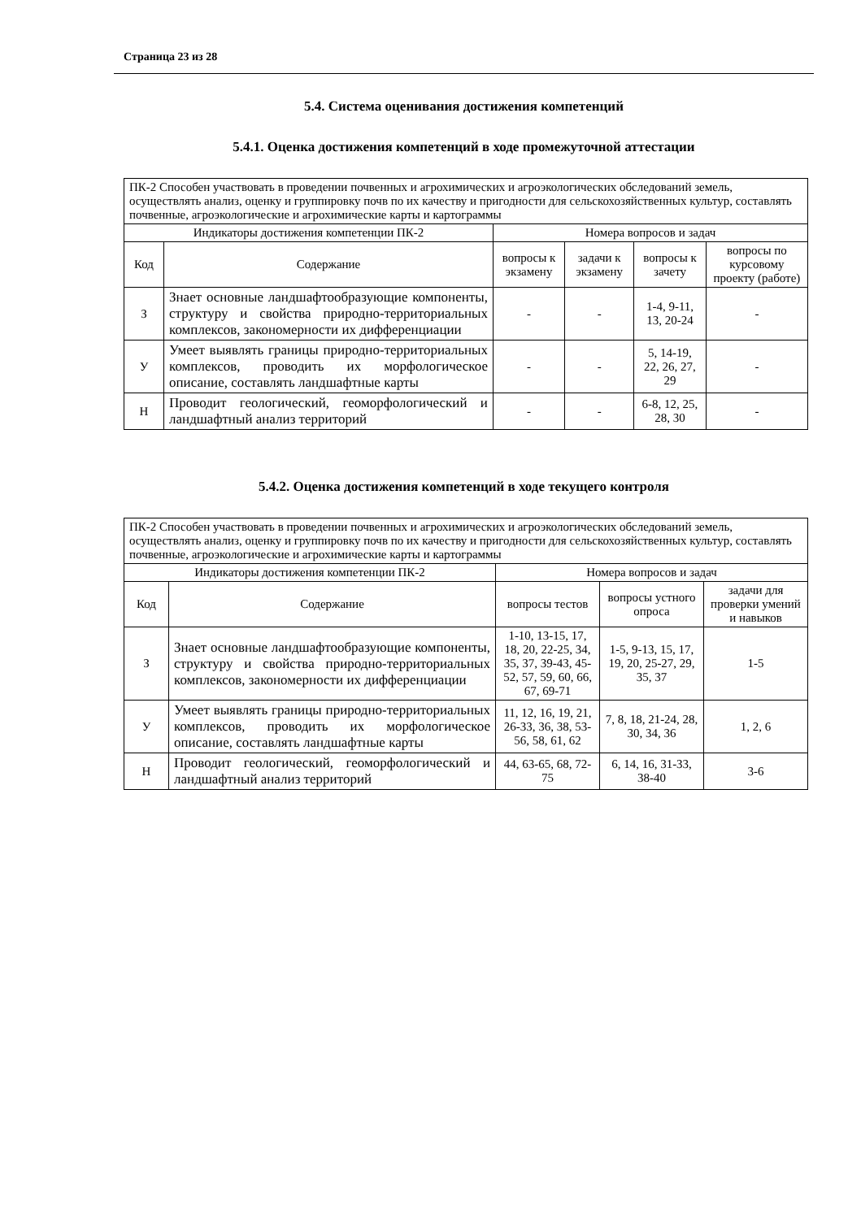Страница 23 из 28
5.4. Система оценивания достижения компетенций
5.4.1. Оценка достижения компетенций в ходе промежуточной аттестации
| ПК-2 Способен участвовать в проведении почвенных и агрохимических и агроэкологических обследований земель, осуществлять анализ, оценку и группировку почв по их качеству и пригодности для сельскохозяйственных культур, составлять почвенные, агроэкологические и агрохимические карты и картограммы | | | | | |
| Индикаторы достижения компетенции ПК-2 | | Номера вопросов и задач | | | |
| Код | Содержание | вопросы к экзамену | задачи к экзамену | вопросы к зачету | вопросы по курсовому проекту (работе) |
| З | Знает основные ландшафтообразующие компоненты, структуру и свойства природно-территориальных комплексов, закономерности их дифференциации | - | - | 1-4, 9-11, 13, 20-24 | - |
| У | Умеет выявлять границы природно-территориальных комплексов, проводить их морфологическое описание, составлять ландшафтные карты | - | - | 5, 14-19, 22, 26, 27, 29 | - |
| Н | Проводит геологический, геоморфологический и ландшафтный анализ территорий | - | - | 6-8, 12, 25, 28, 30 | - |
5.4.2. Оценка достижения компетенций в ходе текущего контроля
| ПК-2 Способен участвовать в проведении почвенных и агрохимических и агроэкологических обследований земель, осуществлять анализ, оценку и группировку почв по их качеству и пригодности для сельскохозяйственных культур, составлять почвенные, агроэкологические и агрохимические карты и картограммы | | | | |
| Индикаторы достижения компетенции ПК-2 | | Номера вопросов и задач | | |
| Код | Содержание | вопросы тестов | вопросы устного опроса | задачи для проверки умений и навыков |
| З | Знает основные ландшафтообразующие компоненты, структуру и свойства природно-территориальных комплексов, закономерности их дифференциации | 1-10, 13-15, 17, 18, 20, 22-25, 34, 35, 37, 39-43, 45-52, 57, 59, 60, 66, 67, 69-71 | 1-5, 9-13, 15, 17, 19, 20, 25-27, 29, 35, 37 | 1-5 |
| У | Умеет выявлять границы природно-территориальных комплексов, проводить их морфологическое описание, составлять ландшафтные карты | 11, 12, 16, 19, 21, 26-33, 36, 38, 53-56, 58, 61, 62 | 7, 8, 18, 21-24, 28, 30, 34, 36 | 1, 2, 6 |
| Н | Проводит геологический, геоморфологический и ландшафтный анализ территорий | 44, 63-65, 68, 72-75 | 6, 14, 16, 31-33, 38-40 | 3-6 |